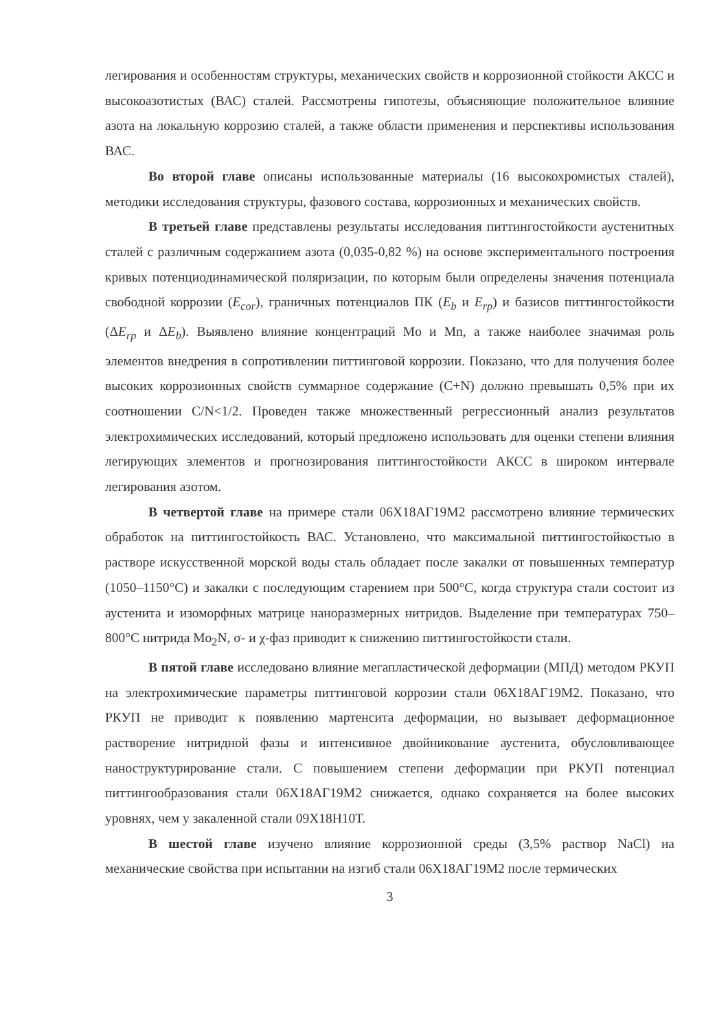легирования и особенностям структуры, механических свойств и коррозионной стойкости АКСС и высокоазотистых (ВАС) сталей. Рассмотрены гипотезы, объясняющие положительное влияние азота на локальную коррозию сталей, а также области применения и перспективы использования ВАС.
Во второй главе описаны использованные материалы (16 высокохромистых сталей), методики исследования структуры, фазового состава, коррозионных и механических свойств.
В третьей главе представлены результаты исследования питтингостойкости аустенитных сталей с различным содержанием азота (0,035-0,82 %) на основе экспериментального построения кривых потенциодинамической поляризации, по которым были определены значения потенциала свободной коррозии (E<sub>cor</sub>), граничных потенциалов ПК (E<sub>b</sub> и E<sub>rp</sub>) и базисов питтингостойкости (ΔE<sub>rp</sub> и ΔE<sub>b</sub>). Выявлено влияние концентраций Mo и Mn, а также наиболее значимая роль элементов внедрения в сопротивлении питтинговой коррозии. Показано, что для получения более высоких коррозионных свойств суммарное содержание (C+N) должно превышать 0,5% при их соотношении C/N<1/2. Проведен также множественный регрессионный анализ результатов электрохимических исследований, который предложено использовать для оценки степени влияния легирующих элементов и прогнозирования питтингостойкости АКСС в широком интервале легирования азотом.
В четвертой главе на примере стали 06Х18АГ19М2 рассмотрено влияние термических обработок на питтингостойкость ВАС. Установлено, что максимальной питтингостойкостью в растворе искусственной морской воды сталь обладает после закалки от повышенных температур (1050–1150°С) и закалки с последующим старением при 500°С, когда структура стали состоит из аустенита и изоморфных матрице наноразмерных нитридов. Выделение при температурах 750–800°С нитрида Mo<sub>2</sub>N, σ- и χ-фаз приводит к снижению питтингостойкости стали.
В пятой главе исследовано влияние мегапластической деформации (МПД) методом РКУП на электрохимические параметры питтинговой коррозии стали 06Х18АГ19М2. Показано, что РКУП не приводит к появлению мартенсита деформации, но вызывает деформационное растворение нитридной фазы и интенсивное двойникование аустенита, обусловливающее наноструктурирование стали. С повышением степени деформации при РКУП потенциал питтингообразования стали 06Х18АГ19М2 снижается, однако сохраняется на более высоких уровнях, чем у закаленной стали 09Х18Н10Т.
В шестой главе изучено влияние коррозионной среды (3,5% раствор NaCl) на механические свойства при испытании на изгиб стали 06Х18АГ19М2 после термических
3